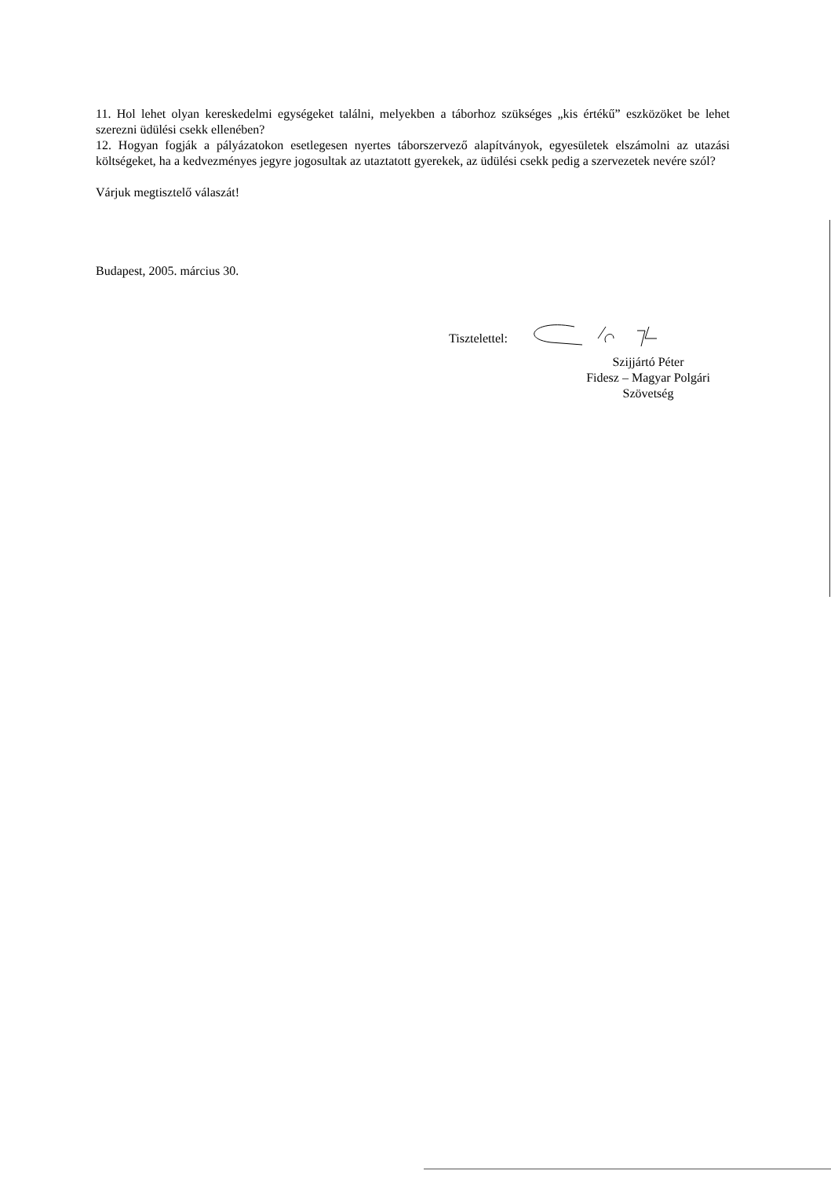11. Hol lehet olyan kereskedelmi egységeket találni, melyekben a táborhoz szükséges „kis értékű” eszközöket be lehet szerezni üdülési csekk ellenében?
12. Hogyan fogják a pályázatokon esetlegesen nyertes táborszervező alapítványok, egyesületek elszámolni az utazási költségeket, ha a kedvezményes jegyre jogosultak az utaztatott gyerekek, az üdülési csekk pedig a szervezetek nevére szól?
Várjuk megtisztelő válaszát!
Budapest, 2005. március 30.
Tisztelettel:
Szijjártó Péter
Fidesz – Magyar Polgári Szövetség